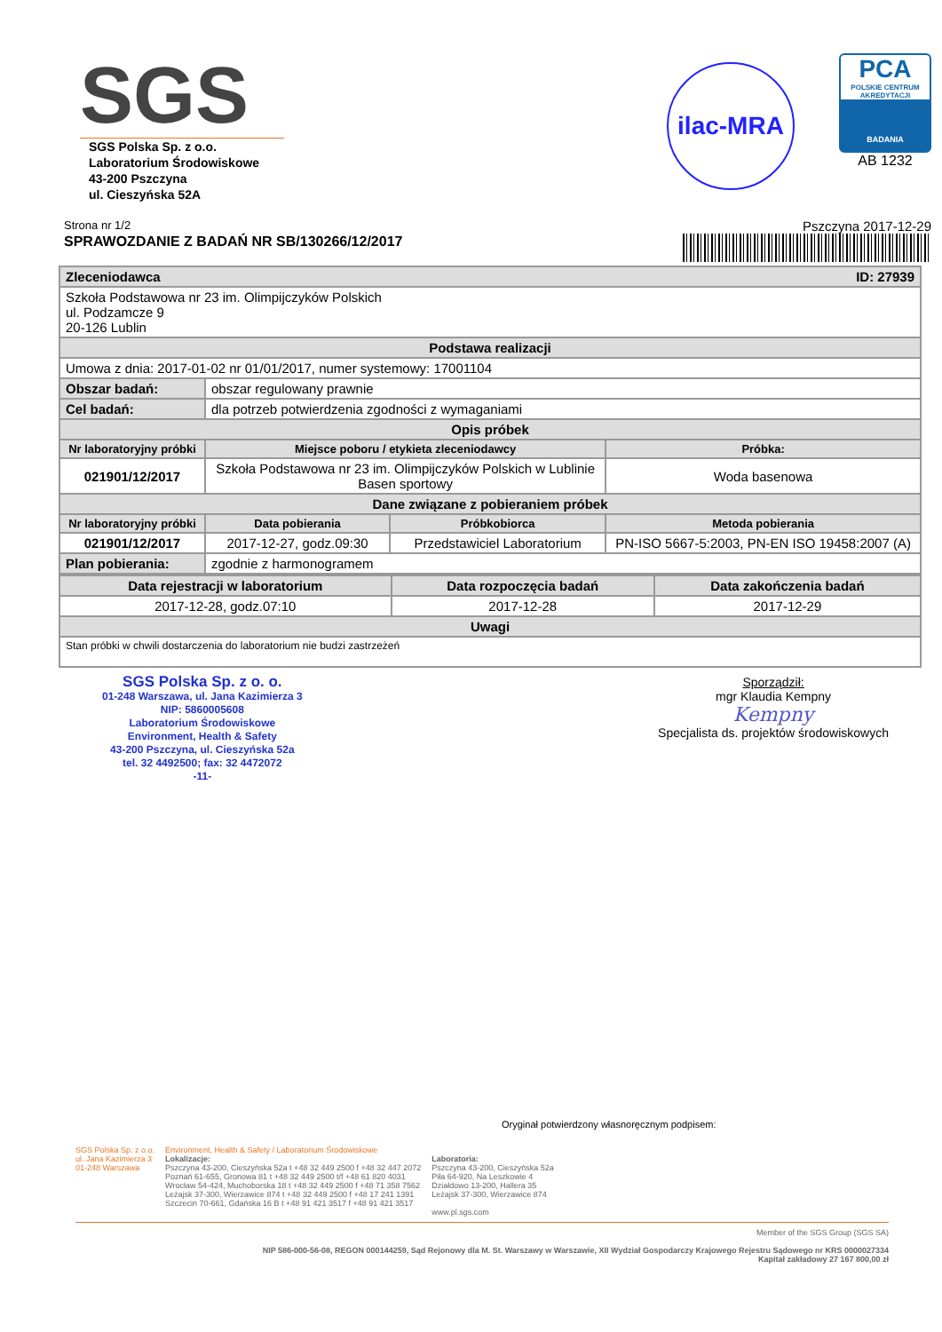SGS
SGS Polska Sp. z o.o.
Laboratorium Środowiskowe
43-200 Pszczyna
ul. Cieszyńska 52A
ilac-MRA
PCA
POLSKIE CENTRUM AKREDYTACJI
BADANIA
AB 1232
Strona nr 1/2 Pszczyna 2017-12-29
SPRAWOZDANIE Z BADAŃ NR SB/130266/12/2017
| Zleceniodawca ID: 27939 | | | |
| --- | --- | --- | --- |
| Szkoła Podstawowa nr 23 im. Olimpijczyków Polskich ul. Podzamcze 9 20-126 Lublin | | | |
| Podstawa realizacji | | | |
| Umowa z dnia: 2017-01-02 nr 01/01/2017, numer systemowy: 17001104 | | | |
| Obszar badań: | obszar regulowany prawnie | | |
| Cel badań: | dla potrzeb potwierdzenia zgodności z wymaganiami | | |
| Opis próbek | | | |
| Nr laboratoryjny próbki | Miejsce poboru / etykieta zleceniodawcy | | Próbka: |
| 021901/12/2017 | Szkoła Podstawowa nr 23 im. Olimpijczyków Polskich w Lublinie Basen sportowy | | Woda basenowa |
| Dane związane z pobieraniem próbek | | | |
| Nr laboratoryjny próbki | Data pobierania | Próbkobiorca | Metoda pobierania |
| 021901/12/2017 | 2017-12-27, godz.09:30 | Przedstawiciel Laboratorium | PN-ISO 5667-5:2003, PN-EN ISO 19458:2007 (A) |
| Plan pobierania: | zgodnie z harmonogramem | | |
| Data rejestracji w laboratorium | Data rozpoczęcia badań | Data zakończenia badań |
| --- | --- | --- |
| 2017-12-28, godz.07:10 | 2017-12-28 | 2017-12-29 |
| Uwagi | | |
| Stan próbki w chwili dostarczenia do laboratorium nie budzi zastrzeżeń | | |
SGS Polska Sp. z o. o.
01-248 Warszawa, ul. Jana Kazimierza 3
NIP: 5860005608
Laboratorium Środowiskowe
Environment, Health & Safety
43-200 Pszczyna, ul. Cieszyńska 52a
tel. 32 4492500; fax: 32 4472072
-11-
Sporządził:
mgr Klaudia Kempny
Kempny
Specjalista ds. projektów środowiskowych
Oryginał potwierdzony własnoręcznym podpisem:
SGS Polska Sp. z o.o.
ul. Jana Kazimierza 3
01-248 Warszawa
Environment, Health & Safety / Laboratorium Środowiskowe
Lokalizacje:
Pszczyna 43-200, Cieszyńska 52a t +48 32 449 2500 f +48 32 447 2072
Poznań 61-655, Gronowa 81 t +48 32 449 2500 t/f +48 61 820 4031
Wrocław 54-424, Muchoborska 18 t +48 32 449 2500 f +48 71 358 7562
Leżajsk 37-300, Wierzawice 874 t +48 32 449 2500 f +48 17 241 1391
Szczecin 70-661, Gdańska 16 B t +48 91 421 3517 f +48 91 421 3517
Laboratoria:
Pszczyna 43-200, Cieszyńska 52a
Piła 64-920, Na Leszkowie 4
Działdowo 13-200, Hallera 35
Leżajsk 37-300, Wierzawice 874
www.pl.sgs.com
Member of the SGS Group (SGS SA)
NIP 586-000-56-08, REGON 000144259, Sąd Rejonowy dla M. St. Warszawy w Warszawie, XII Wydział Gospodarczy Krajowego Rejestru Sądowego nr KRS 0000027334
Kapitał zakładowy 27 167 800,00 zł